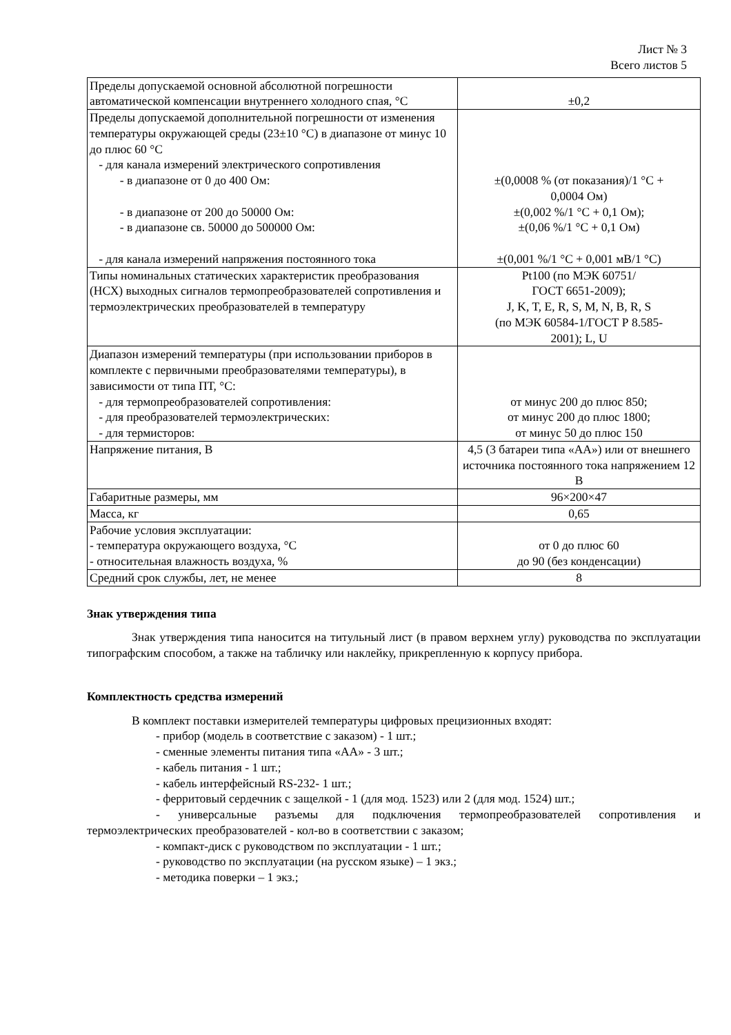Лист № 3
Всего листов 5
| Пределы допускаемой основной абсолютной погрешности автоматической компенсации внутреннего холодного спая, °С | ±0,2 |
| Пределы допускаемой дополнительной погрешности от изменения температуры окружающей среды (23±10 °С) в диапазоне от минус 10 до плюс 60 °С - для канала измерений электрического сопротивления - в диапазоне от 0 до 400 Ом: - в диапазоне от 200 до 50000 Ом: - в диапазоне св. 50000 до 500000 Ом: - для канала измерений напряжения постоянного тока | ±(0,0008 % (от показания)/1 °С + 0,0004 Ом) ±(0,002 %/1 °С + 0,1 Ом); ±(0,06 %/1 °С + 0,1 Ом) ±(0,001 %/1 °С + 0,001 мВ/1 °С) |
| Типы номинальных статических характеристик преобразования (НСХ) выходных сигналов термопреобразователей сопротивления и термоэлектрических преобразователей в температуру | Pt100 (по МЭК 60751/ ГОСТ 6651-2009); J, K, T, E, R, S, M, N, B, R, S (по МЭК 60584-1/ГОСТ Р 8.585- 2001); L, U |
| Диапазон измерений температуры (при использовании приборов в комплекте с первичными преобразователями температуры), в зависимости от типа ПТ, °С: - для термопреобразователей сопротивления: - для преобразователей термоэлектрических: - для термисторов: | от минус 200 до плюс 850; от минус 200 до плюс 1800; от минус 50 до плюс 150 |
| Напряжение питания, В | 4,5 (3 батареи типа «АА») или от внешнего источника постоянного тока напряжением 12 В |
| Габаритные размеры, мм | 96×200×47 |
| Масса, кг | 0,65 |
| Рабочие условия эксплуатации: - температура окружающего воздуха, °С - относительная влажность воздуха, % | от 0 до плюс 60 до 90 (без конденсации) |
| Средний срок службы, лет, не менее | 8 |
Знак утверждения типа
Знак утверждения типа наносится на титульный лист (в правом верхнем углу) руководства по эксплуатации типографским способом, а также на табличку или наклейку, прикрепленную к корпусу прибора.
Комплектность средства измерений
В комплект поставки измерителей температуры цифровых прецизионных входят:
- прибор (модель в соответствие с заказом) - 1 шт.;
- сменные элементы питания типа «АА» - 3 шт.;
- кабель питания - 1 шт.;
- кабель интерфейсный RS-232- 1 шт.;
- ферритовый сердечник с защелкой - 1 (для мод. 1523) или 2 (для мод. 1524) шт.;
- универсальные разъемы для подключения термопреобразователей сопротивления и термоэлектрических преобразователей - кол-во в соответствии с заказом;
- компакт-диск с руководством по эксплуатации - 1 шт.;
- руководство по эксплуатации (на русском языке) – 1 экз.;
- методика поверки – 1 экз.;